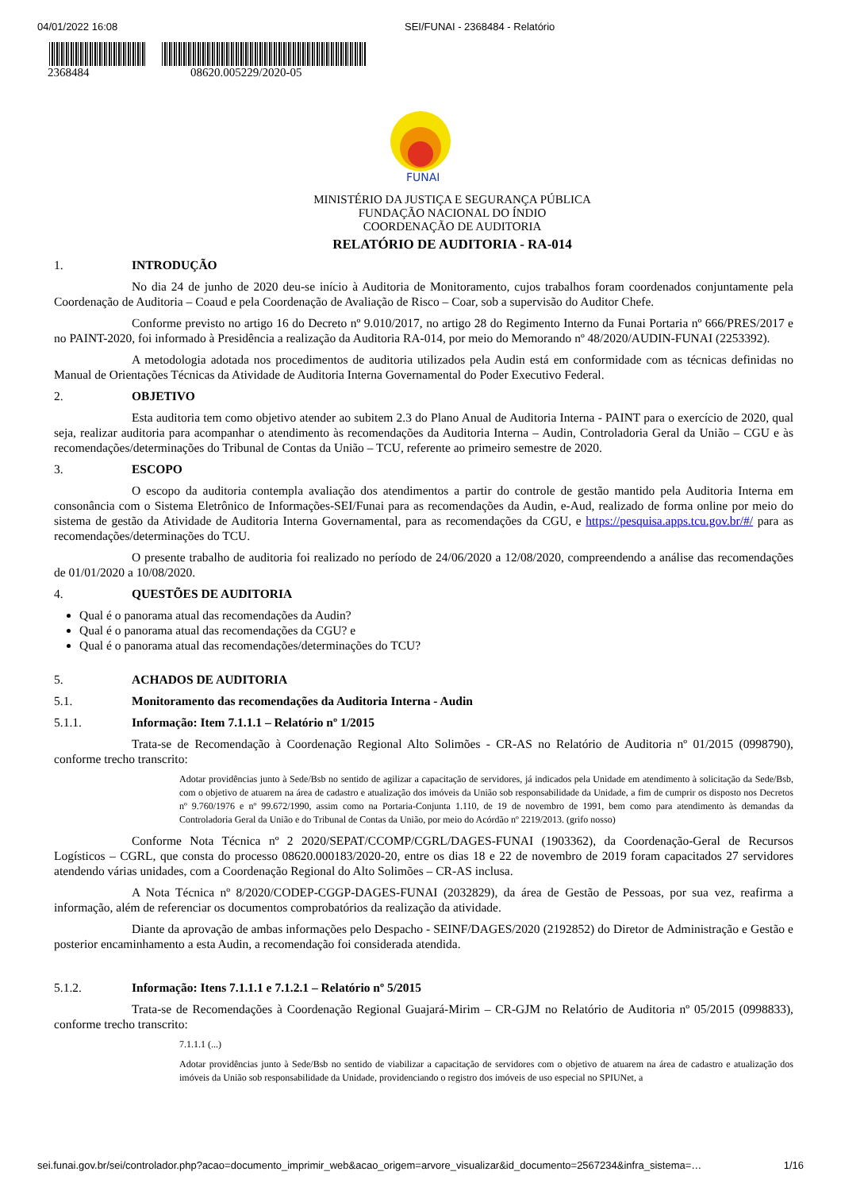04/01/2022 16:08 SEI/FUNAI - 2368484 - Relatório
2368484 08620.005229/2020-05
FUNAI
MINISTÉRIO DA JUSTIÇA E SEGURANÇA PÚBLICA
FUNDAÇÃO NACIONAL DO ÍNDIO
COORDENAÇÃO DE AUDITORIA
RELATÓRIO DE AUDITORIA - RA-014
1. INTRODUÇÃO
No dia 24 de junho de 2020 deu-se início à Auditoria de Monitoramento, cujos trabalhos foram coordenados conjuntamente pela Coordenação de Auditoria – Coaud e pela Coordenação de Avaliação de Risco – Coar, sob a supervisão do Auditor Chefe.
Conforme previsto no artigo 16 do Decreto nº 9.010/2017, no artigo 28 do Regimento Interno da Funai Portaria nº 666/PRES/2017 e no PAINT-2020, foi informado à Presidência a realização da Auditoria RA-014, por meio do Memorando nº 48/2020/AUDIN-FUNAI (2253392).
A metodologia adotada nos procedimentos de auditoria utilizados pela Audin está em conformidade com as técnicas definidas no Manual de Orientações Técnicas da Atividade de Auditoria Interna Governamental do Poder Executivo Federal.
2. OBJETIVO
Esta auditoria tem como objetivo atender ao subitem 2.3 do Plano Anual de Auditoria Interna - PAINT para o exercício de 2020, qual seja, realizar auditoria para acompanhar o atendimento às recomendações da Auditoria Interna – Audin, Controladoria Geral da União – CGU e às recomendações/determinações do Tribunal de Contas da União – TCU, referente ao primeiro semestre de 2020.
3. ESCOPO
O escopo da auditoria contempla avaliação dos atendimentos a partir do controle de gestão mantido pela Auditoria Interna em consonância com o Sistema Eletrônico de Informações-SEI/Funai para as recomendações da Audin, e-Aud, realizado de forma online por meio do sistema de gestão da Atividade de Auditoria Interna Governamental, para as recomendações da CGU, e https://pesquisa.apps.tcu.gov.br/#/ para as recomendações/determinações do TCU.
O presente trabalho de auditoria foi realizado no período de 24/06/2020 a 12/08/2020, compreendendo a análise das recomendações de 01/01/2020 a 10/08/2020.
4. QUESTÕES DE AUDITORIA
Qual é o panorama atual das recomendações da Audin?
Qual é o panorama atual das recomendações da CGU? e
Qual é o panorama atual das recomendações/determinações do TCU?
5. ACHADOS DE AUDITORIA
5.1. Monitoramento das recomendações da Auditoria Interna - Audin
5.1.1. Informação: Item 7.1.1.1 – Relatório nº 1/2015
Trata-se de Recomendação à Coordenação Regional Alto Solimões - CR-AS no Relatório de Auditoria nº 01/2015 (0998790), conforme trecho transcrito:
Adotar providências junto à Sede/Bsb no sentido de agilizar a capacitação de servidores, já indicados pela Unidade em atendimento à solicitação da Sede/Bsb, com o objetivo de atuarem na área de cadastro e atualização dos imóveis da União sob responsabilidade da Unidade, a fim de cumprir os disposto nos Decretos nº 9.760/1976 e nº 99.672/1990, assim como na Portaria-Conjunta 1.110, de 19 de novembro de 1991, bem como para atendimento às demandas da Controladoria Geral da União e do Tribunal de Contas da União, por meio do Acórdão nº 2219/2013. (grifo nosso)
Conforme Nota Técnica nº 2 2020/SEPAT/CCOMP/CGRL/DAGES-FUNAI (1903362), da Coordenação-Geral de Recursos Logísticos – CGRL, que consta do processo 08620.000183/2020-20, entre os dias 18 e 22 de novembro de 2019 foram capacitados 27 servidores atendendo várias unidades, com a Coordenação Regional do Alto Solimões – CR-AS inclusa.
A Nota Técnica nº 8/2020/CODEP-CGGP-DAGES-FUNAI (2032829), da área de Gestão de Pessoas, por sua vez, reafirma a informação, além de referenciar os documentos comprobatórios da realização da atividade.
Diante da aprovação de ambas informações pelo Despacho - SEINF/DAGES/2020 (2192852) do Diretor de Administração e Gestão e posterior encaminhamento a esta Audin, a recomendação foi considerada atendida.
5.1.2. Informação: Itens 7.1.1.1 e 7.1.2.1 – Relatório nº 5/2015
Trata-se de Recomendações à Coordenação Regional Guajará-Mirim – CR-GJM no Relatório de Auditoria nº 05/2015 (0998833), conforme trecho transcrito:
7.1.1.1 (...)
Adotar providências junto à Sede/Bsb no sentido de viabilizar a capacitação de servidores com o objetivo de atuarem na área de cadastro e atualização dos imóveis da União sob responsabilidade da Unidade, providenciando o registro dos imóveis de uso especial no SPIUNet, a
sei.funai.gov.br/sei/controlador.php?acao=documento_imprimir_web&acao_origem=arvore_visualizar&id_documento=2567234&infra_sistema=… 1/16